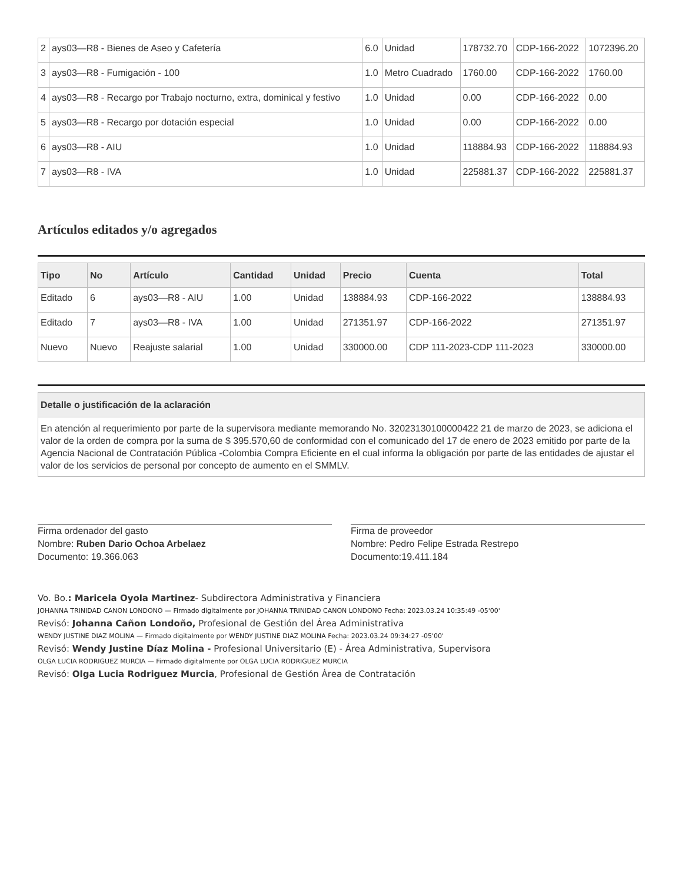| 2 | ays03—R8 - Bienes de Aseo y Cafetería | 6.0 | Unidad | 178732.70 | CDP-166-2022 | 1072396.20 |
| 3 | ays03—R8 - Fumigación - 100 | 1.0 | Metro Cuadrado | 1760.00 | CDP-166-2022 | 1760.00 |
| 4 | ays03—R8 - Recargo por Trabajo nocturno, extra, dominical y festivo | 1.0 | Unidad | 0.00 | CDP-166-2022 | 0.00 |
| 5 | ays03—R8 - Recargo por dotación especial | 1.0 | Unidad | 0.00 | CDP-166-2022 | 0.00 |
| 6 | ays03—R8 - AIU | 1.0 | Unidad | 118884.93 | CDP-166-2022 | 118884.93 |
| 7 | ays03—R8 - IVA | 1.0 | Unidad | 225881.37 | CDP-166-2022 | 225881.37 |
Artículos editados y/o agregados
| Tipo | No | Artículo | Cantidad | Unidad | Precio | Cuenta | Total |
| --- | --- | --- | --- | --- | --- | --- | --- |
| Editado | 6 | ays03—R8 - AIU | 1.00 | Unidad | 138884.93 | CDP-166-2022 | 138884.93 |
| Editado | 7 | ays03—R8 - IVA | 1.00 | Unidad | 271351.97 | CDP-166-2022 | 271351.97 |
| Nuevo | Nuevo | Reajuste salarial | 1.00 | Unidad | 330000.00 | CDP 111-2023-CDP 111-2023 | 330000.00 |
| Detalle o justificación de la aclaración |
| --- |
| En atención al requerimiento por parte de la supervisora mediante memorando No. 32023130100000422 21 de marzo de 2023, se adiciona el valor de la orden de compra por la suma de $ 395.570,60 de conformidad con el comunicado del 17 de enero de 2023 emitido por parte de la Agencia Nacional de Contratación Pública -Colombia Compra Eficiente en el cual informa la obligación por parte de las entidades de ajustar el valor de los servicios de personal por concepto de aumento en el SMMLV. |
Firma ordenador del gasto
Nombre: Ruben Dario Ochoa Arbelaez
Documento: 19.366.063
Firma de proveedor
Nombre: Pedro Felipe Estrada Restrepo
Documento:19.411.184
Vo. Bo.: Maricela Oyola Martinez- Subdirectora Administrativa y Financiera
JOHANNA TRINIDAD CANON LONDONO — Firmado digitalmente por JOHANNA TRINIDAD CANON LONDONO Fecha: 2023.03.24 10:35:49 -05'00'
Revisó: Johanna Cañon Londoño, Profesional de Gestión del Área Administrativa
WENDY JUSTINE DIAZ MOLINA — Firmado digitalmente por WENDY JUSTINE DIAZ MOLINA Fecha: 2023.03.24 09:34:27 -05'00'
Revisó: Wendy Justine Díaz Molina - Profesional Universitario (E) - Área Administrativa, Supervisora
OLGA LUCIA RODRIGUEZ MURCIA — Firmado digitalmente por OLGA LUCIA RODRIGUEZ MURCIA
Revisó: Olga Lucia Rodriguez Murcia, Profesional de Gestión Área de Contratación